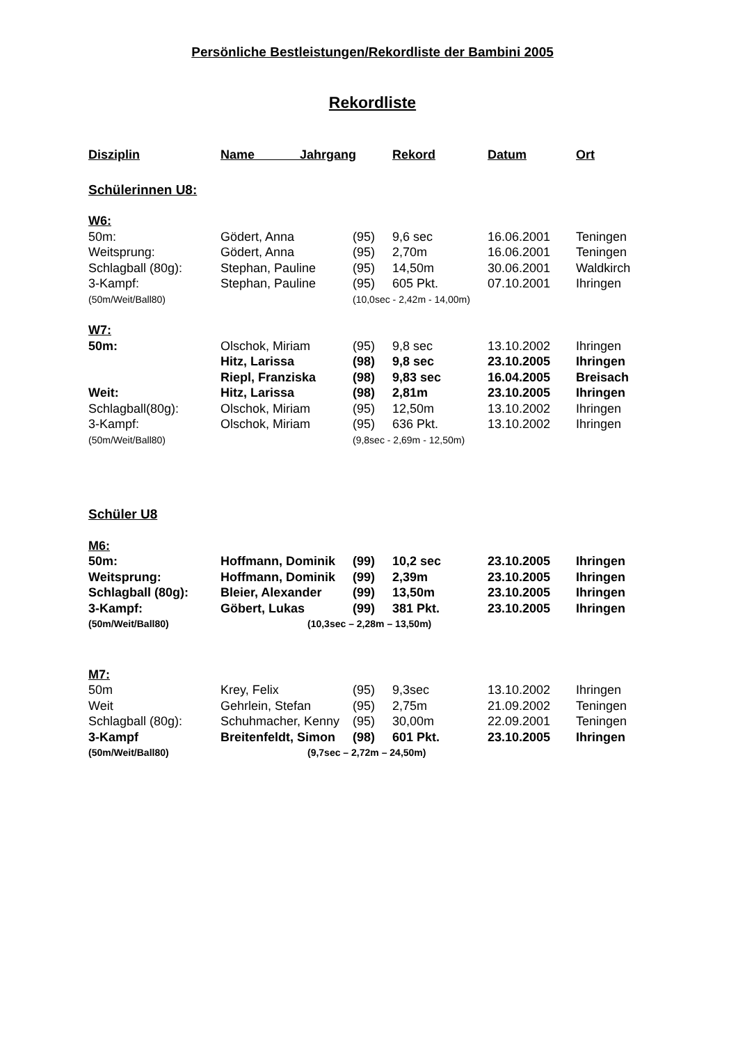Persönliche Bestleistungen/Rekordliste der Bambini 2005
Rekordliste
| Disziplin | Name Jahrgang | | Rekord | Datum | Ort |
| --- | --- | --- | --- | --- | --- |
| Schülerinnen U8: | | | | | |
| W6: | | | | | |
| 50m: | Gödert, Anna | (95) | 9,6 sec | 16.06.2001 | Teningen |
| Weitsprung: | Gödert, Anna | (95) | 2,70m | 16.06.2001 | Teningen |
| Schlagball (80g): | Stephan, Pauline | (95) | 14,50m | 30.06.2001 | Waldkirch |
| 3-Kampf: | Stephan, Pauline | (95) | 605 Pkt. | 07.10.2001 | Ihringen |
| (50m/Weit/Ball80) | | (10,0sec - 2,42m - 14,00m) | | | |
| W7: | | | | | |
| 50m: | Olschok, Miriam | (95) | 9,8 sec | 13.10.2002 | Ihringen |
| | Hitz, Larissa | (98) | 9,8 sec | 23.10.2005 | Ihringen |
| | Riepl, Franziska | (98) | 9,83 sec | 16.04.2005 | Breisach |
| Weit: | Hitz, Larissa | (98) | 2,81m | 23.10.2005 | Ihringen |
| Schlagball(80g): | Olschok, Miriam | (95) | 12,50m | 13.10.2002 | Ihringen |
| 3-Kampf: | Olschok, Miriam | (95) | 636 Pkt. | 13.10.2002 | Ihringen |
| (50m/Weit/Ball80) | | (9,8sec - 2,69m - 12,50m) | | | |
| Schüler U8 | | | | | |
| M6: | | | | | |
| 50m: | Hoffmann, Dominik | (99) | 10,2 sec | 23.10.2005 | Ihringen |
| Weitsprung: | Hoffmann, Dominik | (99) | 2,39m | 23.10.2005 | Ihringen |
| Schlagball (80g): | Bleier, Alexander | (99) | 13,50m | 23.10.2005 | Ihringen |
| 3-Kampf: | Göbert, Lukas | (99) | 381 Pkt. | 23.10.2005 | Ihringen |
| (50m/Weit/Ball80) | (10,3sec – 2,28m – 13,50m) | | | | |
| M7: | | | | | |
| 50m | Krey, Felix | (95) | 9,3sec | 13.10.2002 | Ihringen |
| Weit | Gehrlein, Stefan | (95) | 2,75m | 21.09.2002 | Teningen |
| Schlagball (80g): | Schuhmacher, Kenny | (95) | 30,00m | 22.09.2001 | Teningen |
| 3-Kampf | Breitenfeldt, Simon | (98) | 601 Pkt. | 23.10.2005 | Ihringen |
| (50m/Weit/Ball80) | (9,7sec – 2,72m – 24,50m) | | | | |